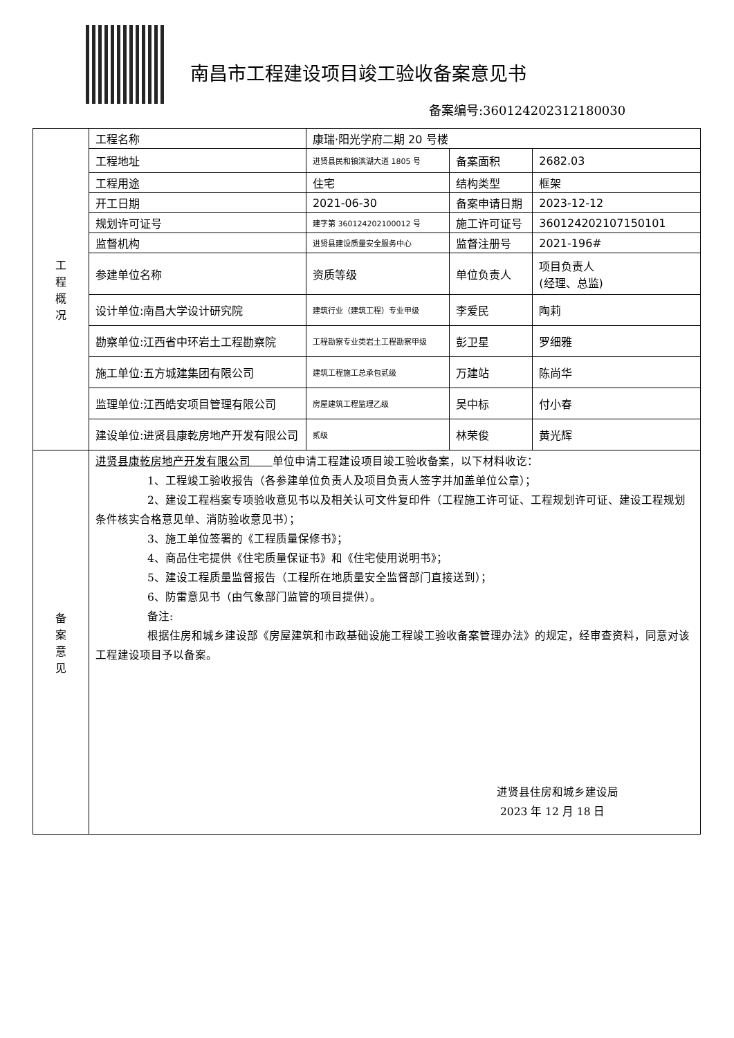南昌市工程建设项目竣工验收备案意见书
备案编号:360124202312180030
| 工 程 概 况 | 工程名称 | 康瑞·阳光学府二期 20 号楼 | | | |
| | 工程地址 | 进贤县民和镇滨湖大道 1805 号 | 备案面积 | 2682.03 | |
| | 工程用途 | 住宅 | 结构类型 | 框架 | |
| | 开工日期 | 2021-06-30 | 备案申请日期 | 2023-12-12 | |
| | 规划许可证号 | 建字第 360124202100012 号 | 施工许可证号 | 360124202107150101 | |
| | 监督机构 | 进贤县建设质量安全服务中心 | 监督注册号 | 2021-196# | |
| | 参建单位名称 | | 资质等级 | 单位负责人 | 项目负责人 (经理、总监) |
| | 设计单位:南昌大学设计研究院 | 建筑行业（建筑工程）专业甲级 | 李爱民 | 陶莉 | |
| | 勘察单位:江西省中环岩土工程勘察院 | 工程勘察专业类岩土工程勘察甲级 | 彭卫星 | 罗细雅 | |
| | 施工单位:五方城建集团有限公司 | 建筑工程施工总承包贰级 | 万建站 | 陈尚华 | |
| | 监理单位:江西皓安项目管理有限公司 | 房屋建筑工程监理乙级 | 吴中标 | 付小春 | |
| | 建设单位:进贤县康乾房地产开发有限公司 | 贰级 | 林荣俊 | 黄光辉 | |
| 备 案 意 见 | 进贤县康乾房地产开发有限公司 单位申请工程建设项目竣工验收备案，以下材料收讫： 1、工程竣工验收报告（各参建单位负责人及项目负责人签字并加盖单位公章）； 2、建设工程档案专项验收意见书以及相关认可文件复印件（工程施工许可证、工程规划许可证、建设工程规划条件核实合格意见单、消防验收意见书）； 3、施工单位签署的《工程质量保修书》； 4、商品住宅提供《住宅质量保证书》和《住宅使用说明书》； 5、建设工程质量监督报告（工程所在地质量安全监督部门直接送到）； 6、防雷意见书（由气象部门监管的项目提供）。 备注: 根据住房和城乡建设部《房屋建筑和市政基础设施工程竣工验收备案管理办法》的规定，经审查资料，同意对该工程建设项目予以备案。 进贤县住房和城乡建设局 2023 年 12 月 18 日 | | | | |